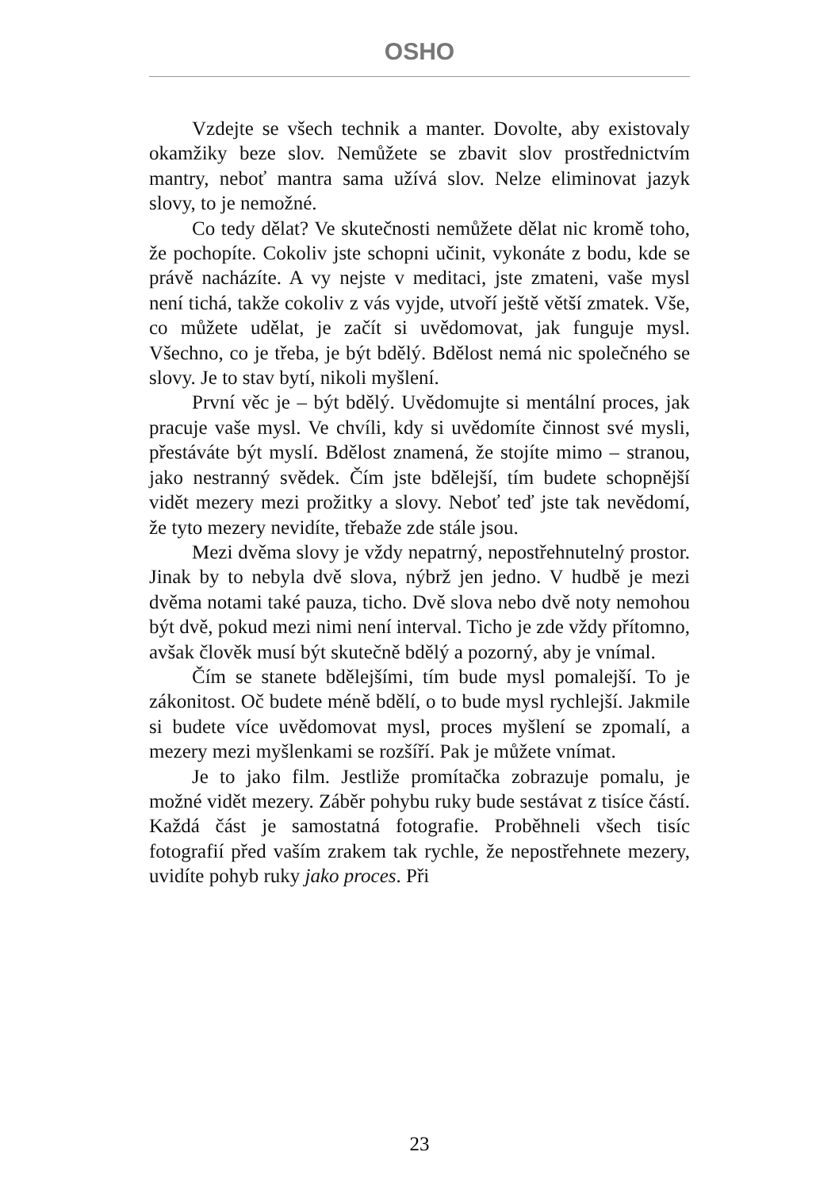OSHO
Vzdejte se všech technik a manter. Dovolte, aby existovaly okamžiky beze slov. Nemůžete se zbavit slov prostřednictvím mantry, neboť mantra sama užívá slov. Nelze eliminovat jazyk slovy, to je nemožné.
Co tedy dělat? Ve skutečnosti nemůžete dělat nic kromě toho, že pochopíte. Cokoliv jste schopni učinit, vykonáte z bodu, kde se právě nacházíte. A vy nejste v meditaci, jste zmateni, vaše mysl není tichá, takže cokoliv z vás vyjde, utvoří ještě větší zmatek. Vše, co můžete udělat, je začít si uvědomovat, jak funguje mysl. Všechno, co je třeba, je být bdělý. Bdělost nemá nic společného se slovy. Je to stav bytí, nikoli myšlení.
První věc je – být bdělý. Uvědomujte si mentální proces, jak pracuje vaše mysl. Ve chvíli, kdy si uvědomíte činnost své mysli, přestáváte být myslí. Bdělost znamená, že stojíte mimo – stranou, jako nestranný svědek. Čím jste bdělejší, tím budete schopnější vidět mezery mezi prožitky a slovy. Neboť teď jste tak nevědomí, že tyto mezery nevidíte, třebaže zde stále jsou.
Mezi dvěma slovy je vždy nepatrný, nepostřehnutelný prostor. Jinak by to nebyla dvě slova, nýbrž jen jedno. V hudbě je mezi dvěma notami také pauza, ticho. Dvě slova nebo dvě noty nemohou být dvě, pokud mezi nimi není interval. Ticho je zde vždy přítomno, avšak člověk musí být skutečně bdělý a pozorný, aby je vnímal.
Čím se stanete bdělejšími, tím bude mysl pomalejší. To je zákonitost. Oč budete méně bdělí, o to bude mysl rychlejší. Jakmile si budete více uvědomovat mysl, proces myšlení se zpomalí, a mezery mezi myšlenkami se rozšíří. Pak je můžete vnímat.
Je to jako film. Jestliže promítačka zobrazuje pomalu, je možné vidět mezery. Záběr pohybu ruky bude sestávat z tisíce částí. Každá část je samostatná fotografie. Proběhneli všech tisíc fotografií před vaším zrakem tak rychle, že nepostřehnete mezery, uvidíte pohyb ruky jako proces. Při
23